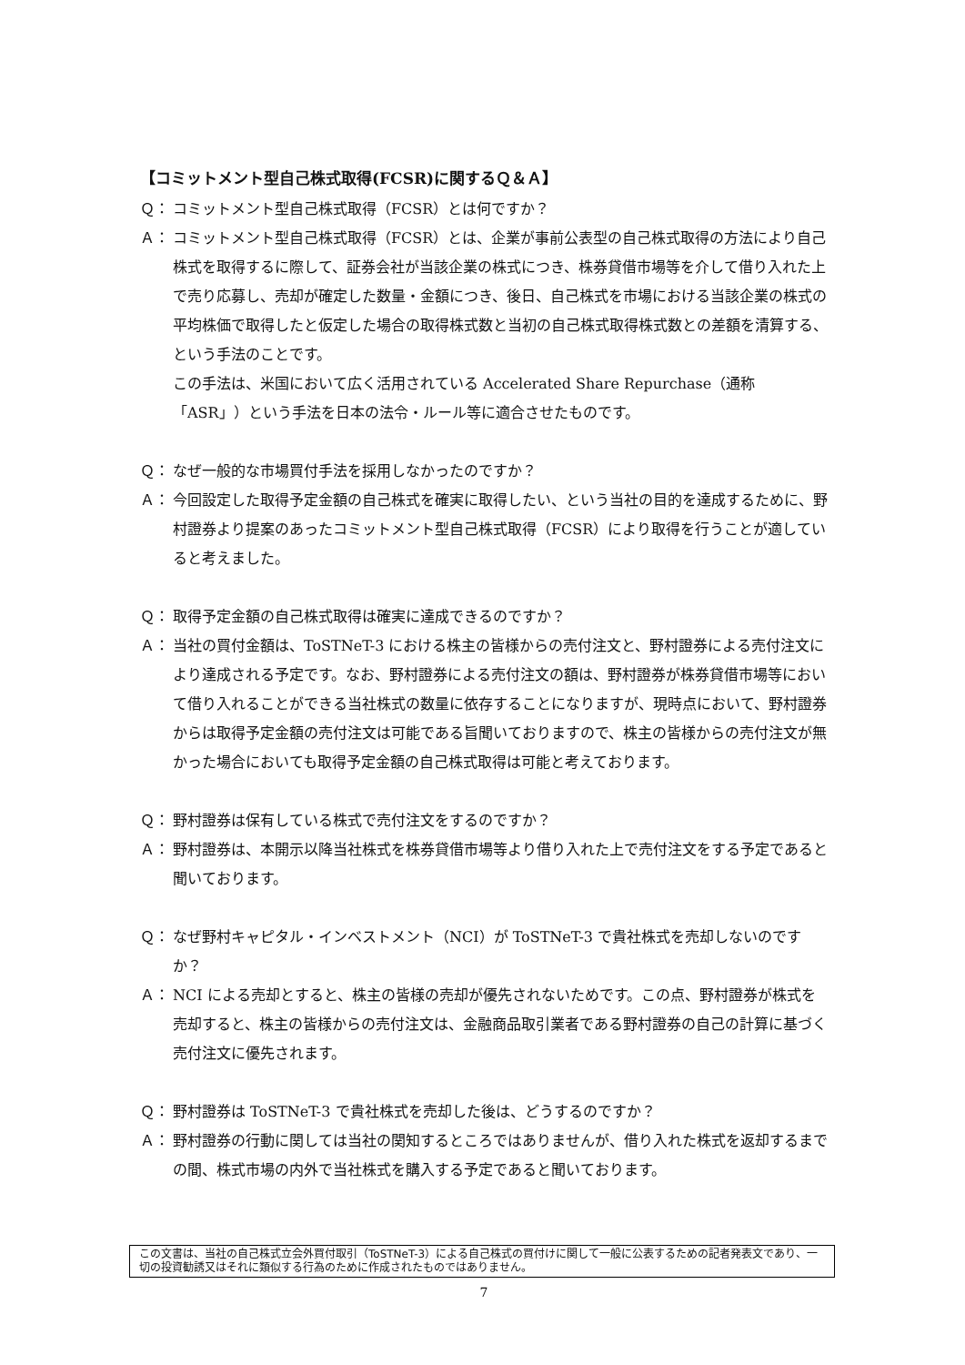【コミットメント型自己株式取得(FCSR)に関するＱ＆Ａ】
Ｑ： コミットメント型自己株式取得（FCSR）とは何ですか？
Ａ： コミットメント型自己株式取得（FCSR）とは、企業が事前公表型の自己株式取得の方法により自己株式を取得するに際して、証券会社が当該企業の株式につき、株券貸借市場等を介して借り入れた上で売り応募し、売却が確定した数量・金額につき、後日、自己株式を市場における当該企業の株式の平均株価で取得したと仮定した場合の取得株式数と当初の自己株式取得株式数との差額を清算する、という手法のことです。
この手法は、米国において広く活用されている Accelerated Share Repurchase（通称「ASR」）という手法を日本の法令・ルール等に適合させたものです。
Ｑ： なぜ一般的な市場買付手法を採用しなかったのですか？
Ａ： 今回設定した取得予定金額の自己株式を確実に取得したい、という当社の目的を達成するために、野村證券より提案のあったコミットメント型自己株式取得（FCSR）により取得を行うことが適していると考えました。
Ｑ： 取得予定金額の自己株式取得は確実に達成できるのですか？
Ａ： 当社の買付金額は、ToSTNeT-3 における株主の皆様からの売付注文と、野村證券による売付注文により達成される予定です。なお、野村證券による売付注文の額は、野村證券が株券貸借市場等において借り入れることができる当社株式の数量に依存することになりますが、現時点において、野村證券からは取得予定金額の売付注文は可能である旨聞いておりますので、株主の皆様からの売付注文が無かった場合においても取得予定金額の自己株式取得は可能と考えております。
Ｑ： 野村證券は保有している株式で売付注文をするのですか？
Ａ： 野村證券は、本開示以降当社株式を株券貸借市場等より借り入れた上で売付注文をする予定であると聞いております。
Ｑ： なぜ野村キャピタル・インベストメント（NCI）が ToSTNeT-3 で貴社株式を売却しないのですか？
Ａ： NCI による売却とすると、株主の皆様の売却が優先されないためです。この点、野村證券が株式を売却すると、株主の皆様からの売付注文は、金融商品取引業者である野村證券の自己の計算に基づく売付注文に優先されます。
Ｑ： 野村證券は ToSTNeT-3 で貴社株式を売却した後は、どうするのですか？
Ａ： 野村證券の行動に関しては当社の関知するところではありませんが、借り入れた株式を返却するまでの間、株式市場の内外で当社株式を購入する予定であると聞いております。
この文書は、当社の自己株式立会外買付取引（ToSTNeT-3）による自己株式の買付けに関して一般に公表するための記者発表文であり、一切の投資勧誘又はそれに類似する行為のために作成されたものではありません。
7